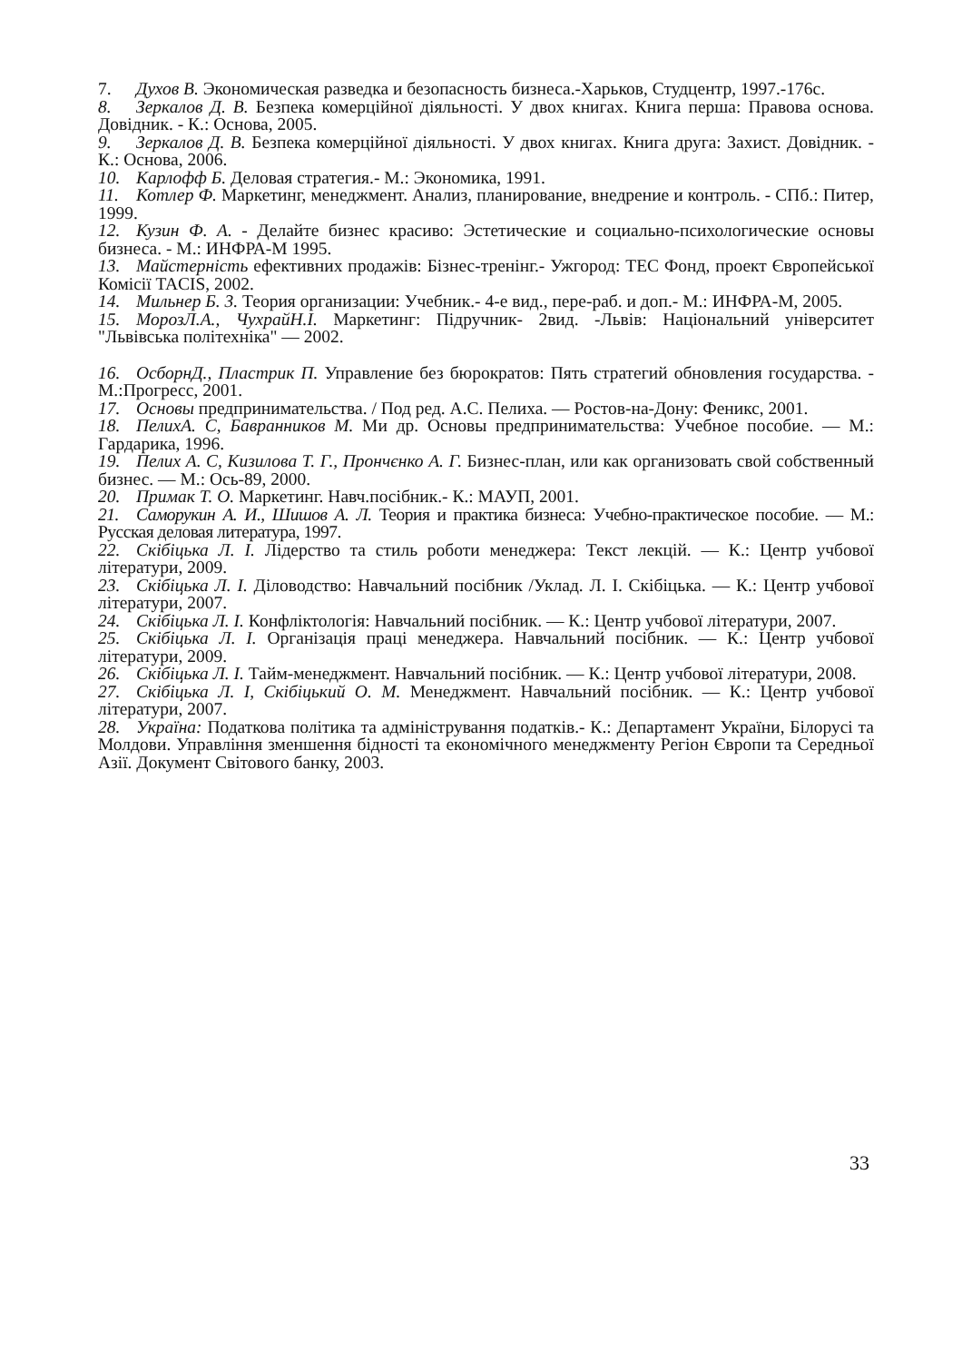7. Духов В. Экономическая разведка и безопасность бизнеса.-Харьков, Студцентр, 1997.-176с.
8. Зеркалов Д. В. Безпека комерційної діяльності. У двох книгах. Книга перша: Правова основа. Довідник. - К.: Основа, 2005.
9. Зеркалов Д. В. Безпека комерційної діяльності. У двох книгах. Книга друга: Захист. Довідник. - К.: Основа, 2006.
10. Карлофф Б. Деловая стратегия.- М.: Экономика, 1991.
11. Котлер Ф. Маркетинг, менеджмент. Анализ, планирование, внедрение и контроль. - СПб.: Питер, 1999.
12. Кузин Ф. А. - Делайте бизнес красиво: Эстетические и социально-психологические основы бизнеса. - М.: ИНФРА-М 1995.
13. Майстерність ефективних продажів: Бізнес-тренінг.- Ужгород: ТЕС Фонд, проект Європейської Комісії TACIS, 2002.
14. Мильнер Б. 3. Теория организации: Учебник.- 4-е вид., пере-раб. и доп.- М.: ИНФРА-М, 2005.
15. МорозЛ.А., ЧухрайН.І. Маркетинг: Підручник- 2вид. -Львів: Національний університет "Львівська політехніка" — 2002.
16. ОсборнД., Пластрик П. Управление без бюрократов: Пять стратегий обновления государства. - М.:Прогресс, 2001.
17. Основы предпринимательства. / Под ред. А.С. Пелиха. — Ростов-на-Дону: Феникс, 2001.
18. ПелихА. С, Бавранников М. Ми др. Основы предпринимательства: Учебное пособие. — М.: Гардарика, 1996.
19. Пелих А. С, Кизилова Т. Г., Прончєнко А. Г. Бизнес-план, или как организовать свой собственный бизнес. — М.: Ось-89, 2000.
20. Примак Т. О. Маркетинг. Навч.посібник.- К.: МАУП, 2001.
21. Саморукин А. И., Шишов А. Л. Теория и практика бизнеса: Учебно-практическое пособие. — М.: Русская деловая литература, 1997.
22. Скібіцька Л. І. Лідерство та стиль роботи менеджера: Текст лекцій. — К.: Центр учбової літератури, 2009.
23. Скібіцька Л. І. Діловодство: Навчальний посібник /Уклад. Л. І. Скібіцька. — К.: Центр учбової літератури, 2007.
24. Скібіцька Л. І. Конфліктологія: Навчальний посібник. — К.: Центр учбової літератури, 2007.
25. Скібіцька Л. І. Організація праці менеджера. Навчальний посібник. — К.: Центр учбової літератури, 2009.
26. Скібіцька Л. І. Тайм-менеджмент. Навчальний посібник. — К.: Центр учбової літератури, 2008.
27. Скібіцька Л. І, Скібіцький О. М. Менеджмент. Навчальний посібник. — К.: Центр учбової літератури, 2007.
28. Україна: Податкова політика та адміністрування податків.- К.: Департамент України, Білорусі та Молдови. Управління зменшення бідності та економічного менеджменту Регіон Європи та Середньої Азії. Документ Світового банку, 2003.
33